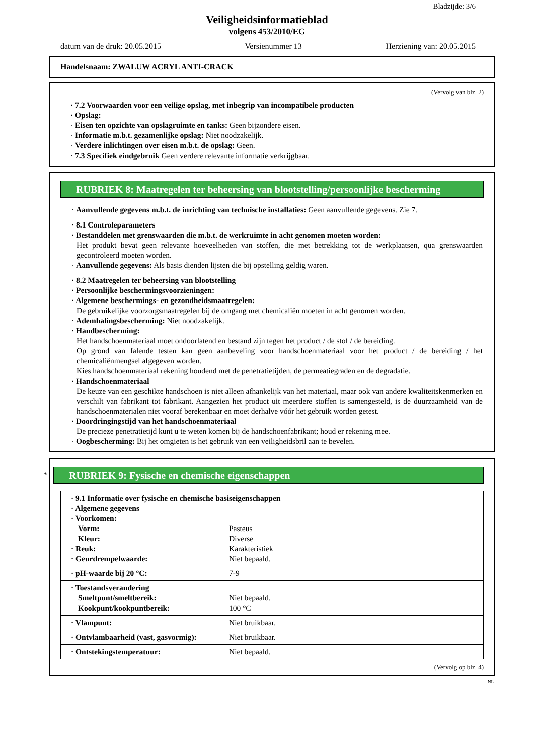Bladzijde: 3/6
Veiligheidsinformatieblad
volgens 453/2010/EG
datum van de druk: 20.05.2015 Versienummer 13 Herziening van: 20.05.2015
Handelsnaam: ZWALUW ACRYL ANTI-CRACK
(Vervolg van blz. 2)
· 7.2 Voorwaarden voor een veilige opslag, met inbegrip van incompatibele producten
· Opslag:
· Eisen ten opzichte van opslagruimte en tanks: Geen bijzondere eisen.
· Informatie m.b.t. gezamenlijke opslag: Niet noodzakelijk.
· Verdere inlichtingen over eisen m.b.t. de opslag: Geen.
· 7.3 Specifiek eindgebruik Geen verdere relevante informatie verkrijgbaar.
RUBRIEK 8: Maatregelen ter beheersing van blootstelling/persoonlijke bescherming
· Aanvullende gegevens m.b.t. de inrichting van technische installaties: Geen aanvullende gegevens. Zie 7.
· 8.1 Controleparameters
· Bestanddelen met grenswaarden die m.b.t. de werkruimte in acht genomen moeten worden:
Het produkt bevat geen relevante hoeveelheden van stoffen, die met betrekking tot de werkplaatsen, qua grenswaarden gecontroleerd moeten worden.
· Aanvullende gegevens: Als basis dienden lijsten die bij opstelling geldig waren.
· 8.2 Maatregelen ter beheersing van blootstelling
· Persoonlijke beschermingsvoorzieningen:
· Algemene beschermings- en gezondheidsmaatregelen:
De gebruikelijke voorzorgsmaatregelen bij de omgang met chemicaliën moeten in acht genomen worden.
· Ademhalingsbescherming: Niet noodzakelijk.
· Handbescherming:
Het handschoenmateriaal moet ondoorlatend en bestand zijn tegen het product / de stof / de bereiding.
Op grond van falende testen kan geen aanbeveling voor handschoenmateriaal voor het product / de bereiding / het chemicaliënmengsel afgegeven worden.
Kies handschoenmateriaal rekening houdend met de penetratietijden, de permeatiegraden en de degradatie.
· Handschoenmateriaal
De keuze van een geschikte handschoen is niet alleen afhankelijk van het materiaal, maar ook van andere kwaliteitskenmerken en verschilt van fabrikant tot fabrikant. Aangezien het product uit meerdere stoffen is samengesteld, is de duurzaamheid van de handschoenmaterialen niet vooraf berekenbaar en moet derhalve vóór het gebruik worden getest.
· Doordringingstijd van het handschoenmateriaal
De precieze penetratietijd kunt u te weten komen bij de handschoenfabrikant; houd er rekening mee.
· Oogbescherming: Bij het omgieten is het gebruik van een veiligheidsbril aan te bevelen.
*
RUBRIEK 9: Fysische en chemische eigenschappen
| · 9.1 Informatie over fysische en chemische basiseigenschappen | |
| · Algemene gegevens | |
| · Voorkomen: | |
| Vorm: | Pasteus |
| Kleur: | Diverse |
| · Reuk: | Karakteristiek |
| · Geurdrempelwaarde: | Niet bepaald. |
| · pH-waarde bij 20 °C: | 7-9 |
| · Toestandsverandering | |
| Smeltpunt/smeltbereik: | Niet bepaald. |
| Kookpunt/kookpuntbereik: | 100 °C |
| · Vlampunt: | Niet bruikbaar. |
| · Ontvlambaarheid (vast, gasvormig): | Niet bruikbaar. |
| · Ontstekingstemperatuur: | Niet bepaald. |
(Vervolg op blz. 4)
NL